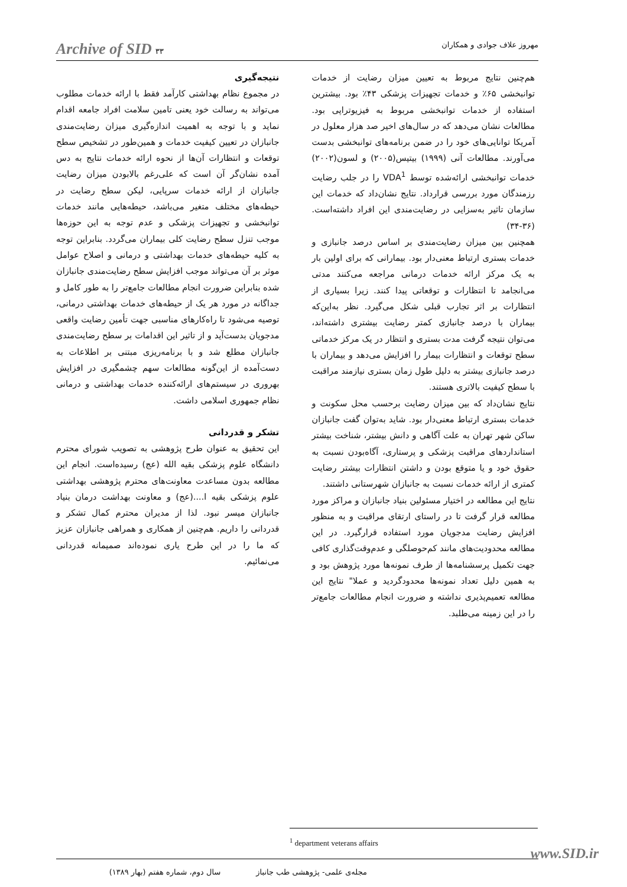Archive of SID ۳۳ مهروز علاف جوادی و همکاران
هم‌چنین نتایج مربوط به تعیین میزان رضایت از خدمات توانبخشی ۶۵٪ و خدمات تجهیزات پزشکی ۴۳٪ بود. بیشترین استفاده از خدمات توانبخشی مربوط به فیزیوتراپی بود. مطالعات نشان می‌دهد که در سال‌های اخیر صد هزار معلول در آمریکا توانایی‌های خود را در ضمن برنامه‌های توانبخشی بدست می‌آورند. مطالعات آنی (۱۹۹۹) بیتیس(۲۰۰۵) و لسون(۲۰۰۲) خدمات توانبخشی ارائه‌شده توسط VDA<sup>1</sup> را در جلب رضایت رزمندگان مورد بررسی قرارداد. نتایج نشان‌داد که خدمات این سازمان تاثیر به‌سزایی در رضایت‌مندی این افراد داشته‌است.(۳۶-۳۴)
همچنین بین میزان رضایت‌مندی بر اساس درصد جانبازی و خدمات بستری ارتباط معنی‌دار بود. بیمارانی که برای اولین بار به یک مرکز ارائه خدمات درمانی مراجعه می‌کنند مدتی می‌انجامد تا انتظارات و توقعاتی پیدا کنند. زیرا بسیاری از انتظارات بر اثر تجارب قبلی شکل می‌گیرد. نظر به‌این‌که بیماران با درصد جانبازی کمتر رضایت بیشتری داشته‌اند، می‌توان نتیجه گرفت مدت بستری و انتظار در یک مرکز خدماتی سطح توقعات و انتظارات بیمار را افزایش می‌دهد و بیماران با درصد جانبازی بیشتر به دلیل طول زمان بستری نیازمند مراقبت با سطح کیفیت بالاتری هستند.
نتایج نشان‌داد که بین میزان رضایت برحسب محل سکونت و خدمات بستری ارتباط معنی‌دار بود. شاید به‌توان گفت جانبازان ساکن شهر تهران به علت آگاهی و دانش بیشتر، شناخت بیشتر استانداردهای مراقبت پزشکی و پرستاری، آگاه‌بودن نسبت به حقوق خود و یا متوقع بودن و داشتن انتظارات بیشتر رضایت کمتری از ارائه خدمات نسبت به جانبازان شهرستانی داشتند.
نتایج این مطالعه در اختیار مسئولین بنیاد جانبازان و مراکز مورد مطالعه قرار گرفت تا در راستای ارتقای مراقبت و به منظور افزایش رضایت مدجویان مورد استفاده قرارگیرد. در این مطالعه محدودیت‌های مانند کم‌حوصلگی و عدم‌وقت‌گذاری کافی جهت تکمیل پرسشنامه‌ها از طرف نمونه‌ها مورد پژوهش بود و به همین دلیل تعداد نمونه‌ها محدودگردید و عملا" نتایج این مطالعه تعمیم‌پذیری نداشته و ضرورت انجام مطالعات جامع‌تر را در این زمینه می‌طلبد.
نتیجه‌گیری
در مجموع نظام بهداشتی کارآمد فقط با ارائه خدمات مطلوب می‌تواند به رسالت خود یعنی تامین سلامت افراد جامعه اقدام نماید و با توجه به اهمیت اندازه‌گیری میزان رضایت‌مندی جانبازان در تعیین کیفیت خدمات و همین‌طور در تشخیص سطح توقعات و انتظارات آن‌ها از نحوه ارائه خدمات نتایج به دس آمده نشان‌گر آن است که علی‌رغم بالابودن میزان رضایت جانبازان از ارائه خدمات سرپایی، لیکن سطح رضایت در حیطه‌های مختلف متغیر می‌باشد، حیطه‌هایی مانند خدمات توانبخشی و تجهیزات پزشکی و عدم توجه به این حوزه‌ها موجب تنزل سطح رضایت کلی بیماران می‌گردد. بنابراین توجه به کلیه حیطه‌های خدمات بهداشتی و درمانی و اصلاح عوامل موثر بر آن می‌تواند موجب افزایش سطح رضایت‌مندی جانبازان شده بنابراین ضرورت انجام مطالعات جامع‌تر را به طور کامل و جداگانه در مورد هر یک از حیطه‌های خدمات بهداشتی درمانی، توصیه می‌شود تا راه‌کارهای مناسبی جهت تأمین رضایت واقعی مدجویان بدست‌آید و از تاثیر این اقدامات بر سطح رضایت‌مندی جانبازان مطلع شد و با برنامه‌ریزی مبتنی بر اطلاعات به دست‌آمده از این‌گونه مطالعات سهم چشمگیری در افزایش بهروری در سیستم‌های ارائه‌کننده خدمات بهداشتی و درمانی نظام جمهوری اسلامی داشت.
تشکر و قدردانی
این تحقیق به عنوان طرح پژوهشی به تصویب شورای محترم دانشگاه علوم پزشکی بقیه الله (عج) رسیده‌است. انجام این مطالعه بدون مساعدت معاونت‌های محترم پژوهشی بهداشتی علوم پزشکی بقیه ا....(عج) و معاونت بهداشت درمان بنیاد جانبازان میسر نبود. لذا از مدیران محترم کمال تشکر و قدردانی را داریم. هم‌چنین از همکاری و همراهی جانبازان عزیز که ما را در این طرح یاری نموده‌اند صمیمانه قدردانی می‌نمائیم.
<sup>1</sup> department veterans affairs
مجله‌ی علمی- پژوهشی طب جانباز سال دوم، شماره هفتم (بهار ۱۳۸۹)
www.SID.ir